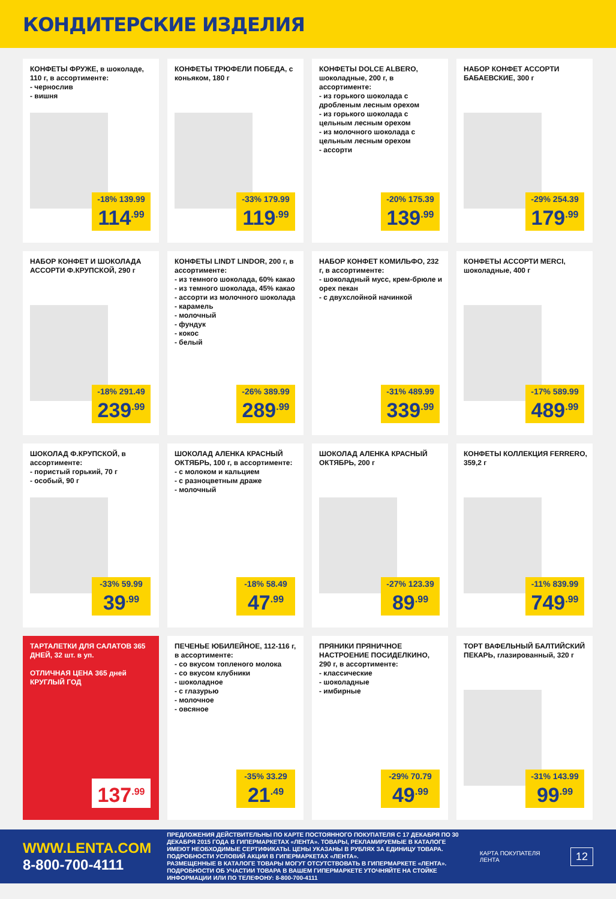КОНДИТЕРСКИЕ ИЗДЕЛИЯ
КОНФЕТЫ ФРУЖЕ, в шоколаде, 110 г, в ассортименте:
- чернослив
- вишня
-18% 139.99
114<sup>.99</sup>
КОНФЕТЫ ТРЮФЕЛИ ПОБЕДА, с коньяком, 180 г
-33% 179.99
119<sup>.99</sup>
КОНФЕТЫ DOLCE ALBERO, шоколадные, 200 г, в ассортименте:
- из горького шоколада с дробленым лесным орехом
- из горького шоколада с цельным лесным орехом
- из молочного шоколада с цельным лесным орехом
- ассорти
-20% 175.39
139<sup>.99</sup>
НАБОР КОНФЕТ АССОРТИ БАБАЕВСКИЕ, 300 г
-29% 254.39
179<sup>.99</sup>
НАБОР КОНФЕТ И ШОКОЛАДА АССОРТИ Ф.КРУПСКОЙ, 290 г
-18% 291.49
239<sup>.99</sup>
КОНФЕТЫ LINDT LINDOR, 200 г, в ассортименте:
- из темного шоколада, 60% какао
- из темного шоколада, 45% какао
- ассорти из молочного шоколада
- карамель
- молочный
- фундук
- кокос
- белый
-26% 389.99
289<sup>.99</sup>
НАБОР КОНФЕТ КОМИЛЬФО, 232 г, в ассортименте:
- шоколадный мусс, крем-брюле и орех пекан
- с двухслойной начинкой
-31% 489.99
339<sup>.99</sup>
КОНФЕТЫ АССОРТИ MERCI, шоколадные, 400 г
-17% 589.99
489<sup>.99</sup>
ШОКОЛАД Ф.КРУПСКОЙ, в ассортименте:
- пористый горький, 70 г
- особый, 90 г
-33% 59.99
39<sup>.99</sup>
ШОКОЛАД АЛЕНКА КРАСНЫЙ ОКТЯБРЬ, 100 г, в ассортименте:
- с молоком и кальцием
- с разноцветным драже
- молочный
-18% 58.49
47<sup>.99</sup>
ШОКОЛАД АЛЕНКА КРАСНЫЙ ОКТЯБРЬ, 200 г
-27% 123.39
89<sup>.99</sup>
КОНФЕТЫ КОЛЛЕКЦИЯ FERRERO, 359,2 г
-11% 839.99
749<sup>.99</sup>
ТАРТАЛЕТКИ ДЛЯ САЛАТОВ 365 ДНЕЙ, 32 шт. в уп.
ОТЛИЧНАЯ ЦЕНА 365 дней КРУГЛЫЙ ГОД
137<sup>.99</sup>
ПЕЧЕНЬЕ ЮБИЛЕЙНОЕ, 112-116 г, в ассортименте:
- со вкусом топленого молока
- со вкусом клубники
- шоколадное
- с глазурью
- молочное
- овсяное
-35% 33.29
21<sup>.49</sup>
ПРЯНИКИ ПРЯНИЧНОЕ НАСТРОЕНИЕ ПОСИДЕЛКИНО, 290 г, в ассортименте:
- классические
- шоколадные
- имбирные
-29% 70.79
49<sup>.99</sup>
ТОРТ ВАФЕЛЬНЫЙ БАЛТИЙСКИЙ ПЕКАРЬ, глазированный, 320 г
-31% 143.99
99<sup>.99</sup>
WWW.LENTA.COM
8-800-700-4111
ПРЕДЛОЖЕНИЯ ДЕЙСТВИТЕЛЬНЫ ПО КАРТЕ ПОСТОЯННОГО ПОКУПАТЕЛЯ С 17 ДЕКАБРЯ ПО 30 ДЕКАБРЯ 2015 ГОДА В ГИПЕРМАРКЕТАХ «ЛЕНТА». ТОВАРЫ, РЕКЛАМИРУЕМЫЕ В КАТАЛОГЕ ИМЕЮТ НЕОБХОДИМЫЕ СЕРТИФИКАТЫ. ЦЕНЫ УКАЗАНЫ В РУБЛЯХ ЗА ЕДИНИЦУ ТОВАРА. ПОДРОБНОСТИ УСЛОВИЙ АКЦИИ В ГИПЕРМАРКЕТАХ «ЛЕНТА».
РАЗМЕЩЕННЫЕ В КАТАЛОГЕ ТОВАРЫ МОГУТ ОТСУТСТВОВАТЬ В ГИПЕРМАРКЕТЕ «ЛЕНТА». ПОДРОБНОСТИ ОБ УЧАСТИИ ТОВАРА В ВАШЕМ ГИПЕРМАРКЕТЕ УТОЧНЯЙТЕ НА СТОЙКЕ ИНФОРМАЦИИ ИЛИ ПО ТЕЛЕФОНУ: 8-800-700-4111
КАРТА ПОКУПАТЕЛЯ ЛЕНТА
12